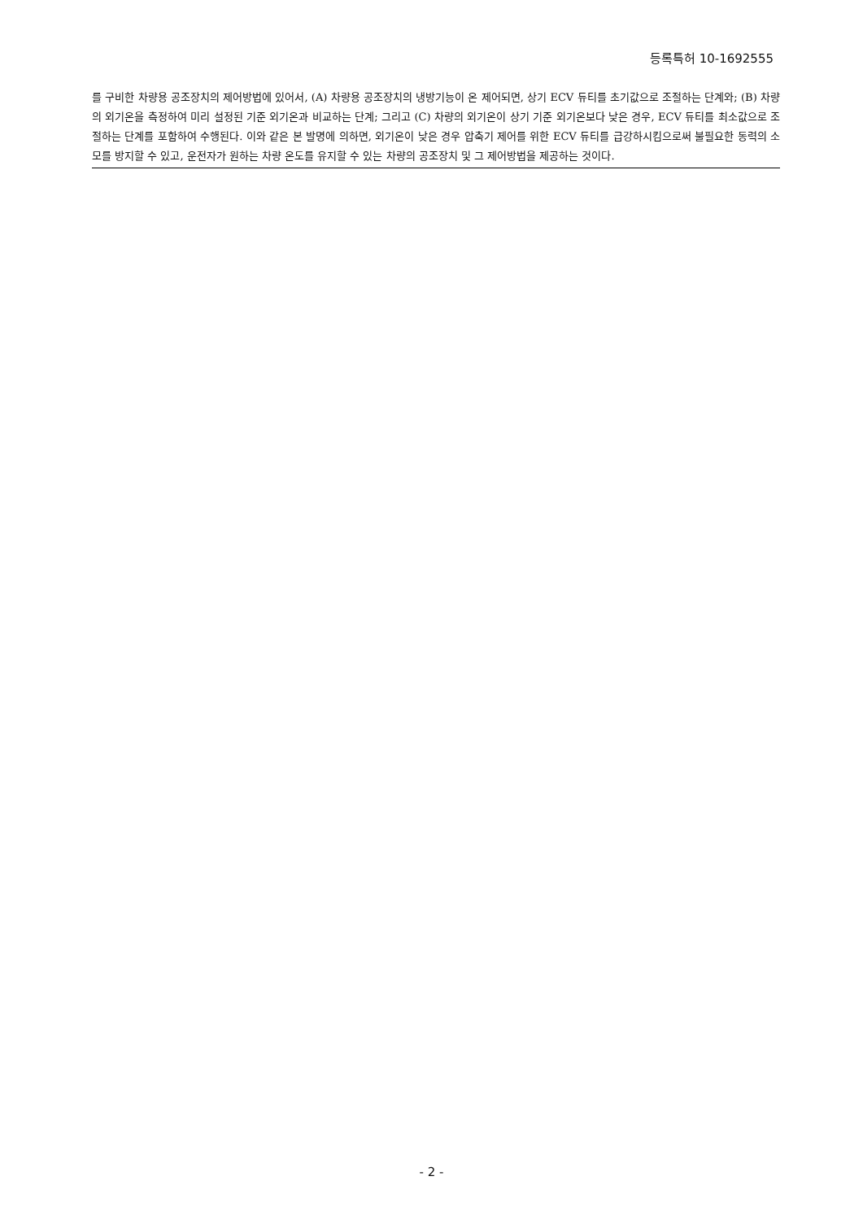등록특허 10-1692555
를 구비한 차량용 공조장치의 제어방법에 있어서, (A) 차량용 공조장치의 냉방기능이 온 제어되면, 상기 ECV 듀티를 초기값으로 조절하는 단계와; (B) 차량의 외기온을 측정하여 미리 설정된 기준 외기온과 비교하는 단계; 그리고 (C) 차량의 외기온이 상기 기준 외기온보다 낮은 경우, ECV 듀티를 최소값으로 조절하는 단계를 포함하여 수행된다. 이와 같은 본 발명에 의하면, 외기온이 낮은 경우 압축기 제어를 위한 ECV 듀티를 급강하시킴으로써 불필요한 동력의 소모를 방지할 수 있고, 운전자가 원하는 차량 온도를 유지할 수 있는 차량의 공조장치 및 그 제어방법을 제공하는 것이다.
- 2 -